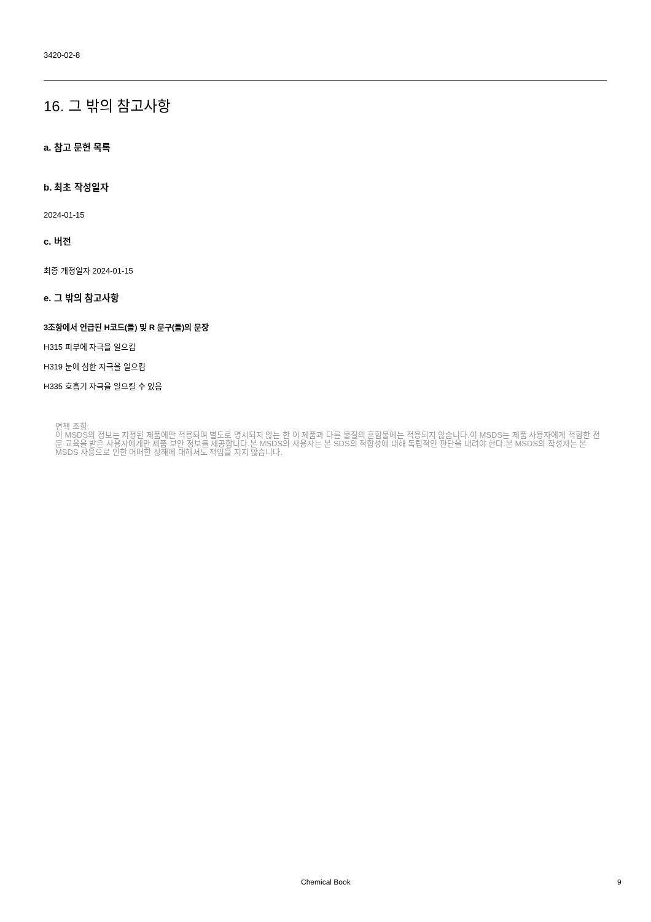3420-02-8
16. 그 밖의 참고사항
a. 참고 문헌 목록
b. 최초 작성일자
2024-01-15
c. 버전
최종 개정일자 2024-01-15
e. 그 밖의 참고사항
3조항에서 언급된 H코드(들) 및 R 문구(들)의 문장
H315 피부에 자극을 일으킴
H319 눈에 심한 자극을 일으킴
H335 호흡기 자극을 일으킬 수 있음
면책 조항:
이 MSDS의 정보는 지정된 제품에만 적용되며 별도로 명시되지 않는 한 이 제품과 다른 물질의 혼합물에는 적용되지 않습니다.이 MSDS는 제품 사용자에게 적합한 전문 교육을 받은 사용자에게만 제품 보안 정보를 제공합니다.본 MSDS의 사용자는 본 SDS의 적합성에 대해 독립적인 판단을 내려야 한다.본 MSDS의 작성자는 본 MSDS 사용으로 인한 어떠한 상해에 대해서도 책임을 지지 않습니다.
Chemical Book 9